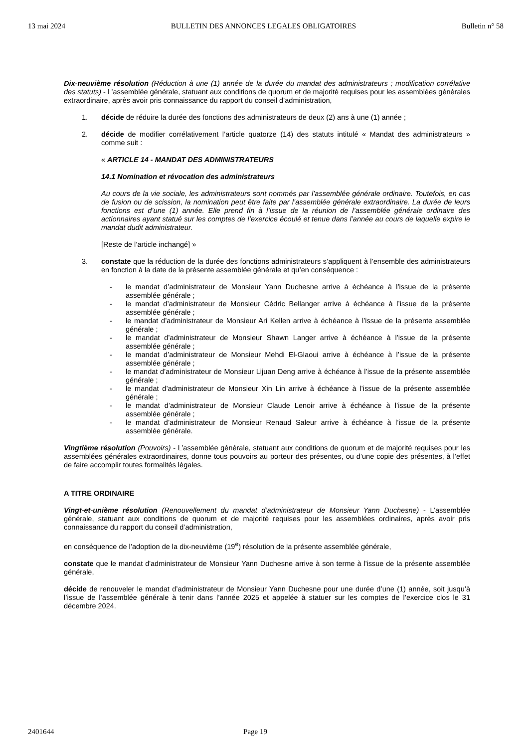13 mai 2024 BULLETIN DES ANNONCES LEGALES OBLIGATOIRES Bulletin n° 58
Dix-neuvième résolution (Réduction à une (1) année de la durée du mandat des administrateurs ; modification corrélative des statuts) - L’assemblée générale, statuant aux conditions de quorum et de majorité requises pour les assemblées générales extraordinaire, après avoir pris connaissance du rapport du conseil d’administration,
1. décide de réduire la durée des fonctions des administrateurs de deux (2) ans à une (1) année ;
2. décide de modifier corrélativement l’article quatorze (14) des statuts intitulé « Mandat des administrateurs » comme suit :
« ARTICLE 14 - MANDAT DES ADMINISTRATEURS
14.1 Nomination et révocation des administrateurs
Au cours de la vie sociale, les administrateurs sont nommés par l’assemblée générale ordinaire. Toutefois, en cas de fusion ou de scission, la nomination peut être faite par l’assemblée générale extraordinaire. La durée de leurs fonctions est d’une (1) année. Elle prend fin à l’issue de la réunion de l’assemblée générale ordinaire des actionnaires ayant statué sur les comptes de l’exercice écoulé et tenue dans l’année au cours de laquelle expire le mandat dudit administrateur.
[Reste de l’article inchangé] »
3. constate que la réduction de la durée des fonctions administrateurs s’appliquent à l’ensemble des administrateurs en fonction à la date de la présente assemblée générale et qu’en conséquence :
- le mandat d’administrateur de Monsieur Yann Duchesne arrive à échéance à l’issue de la présente assemblée générale ;
- le mandat d’administrateur de Monsieur Cédric Bellanger arrive à échéance à l’issue de la présente assemblée générale ;
- le mandat d’administrateur de Monsieur Ari Kellen arrive à échéance à l’issue de la présente assemblée générale ;
- le mandat d’administrateur de Monsieur Shawn Langer arrive à échéance à l’issue de la présente assemblée générale ;
- le mandat d’administrateur de Monsieur Mehdi El-Glaoui arrive à échéance à l’issue de la présente assemblée générale ;
- le mandat d’administrateur de Monsieur Lijuan Deng arrive à échéance à l’issue de la présente assemblée générale ;
- le mandat d’administrateur de Monsieur Xin Lin arrive à échéance à l’issue de la présente assemblée générale ;
- le mandat d’administrateur de Monsieur Claude Lenoir arrive à échéance à l’issue de la présente assemblée générale ;
- le mandat d’administrateur de Monsieur Renaud Saleur arrive à échéance à l’issue de la présente assemblée générale.
Vingtième résolution (Pouvoirs) - L’assemblée générale, statuant aux conditions de quorum et de majorité requises pour les assemblées générales extraordinaires, donne tous pouvoirs au porteur des présentes, ou d’une copie des présentes, à l’effet de faire accomplir toutes formalités légales.
A TITRE ORDINAIRE
Vingt-et-unième résolution (Renouvellement du mandat d’administrateur de Monsieur Yann Duchesne) - L’assemblée générale, statuant aux conditions de quorum et de majorité requises pour les assemblées ordinaires, après avoir pris connaissance du rapport du conseil d’administration,
en conséquence de l’adoption de la dix-neuvième (19<sup>e</sup>) résolution de la présente assemblée générale,
constate que le mandat d'administrateur de Monsieur Yann Duchesne arrive à son terme à l'issue de la présente assemblée générale,
décide de renouveler le mandat d’administrateur de Monsieur Yann Duchesne pour une durée d’une (1) année, soit jusqu’à l’issue de l’assemblée générale à tenir dans l’année 2025 et appelée à statuer sur les comptes de l’exercice clos le 31 décembre 2024.
2401644 Page 19